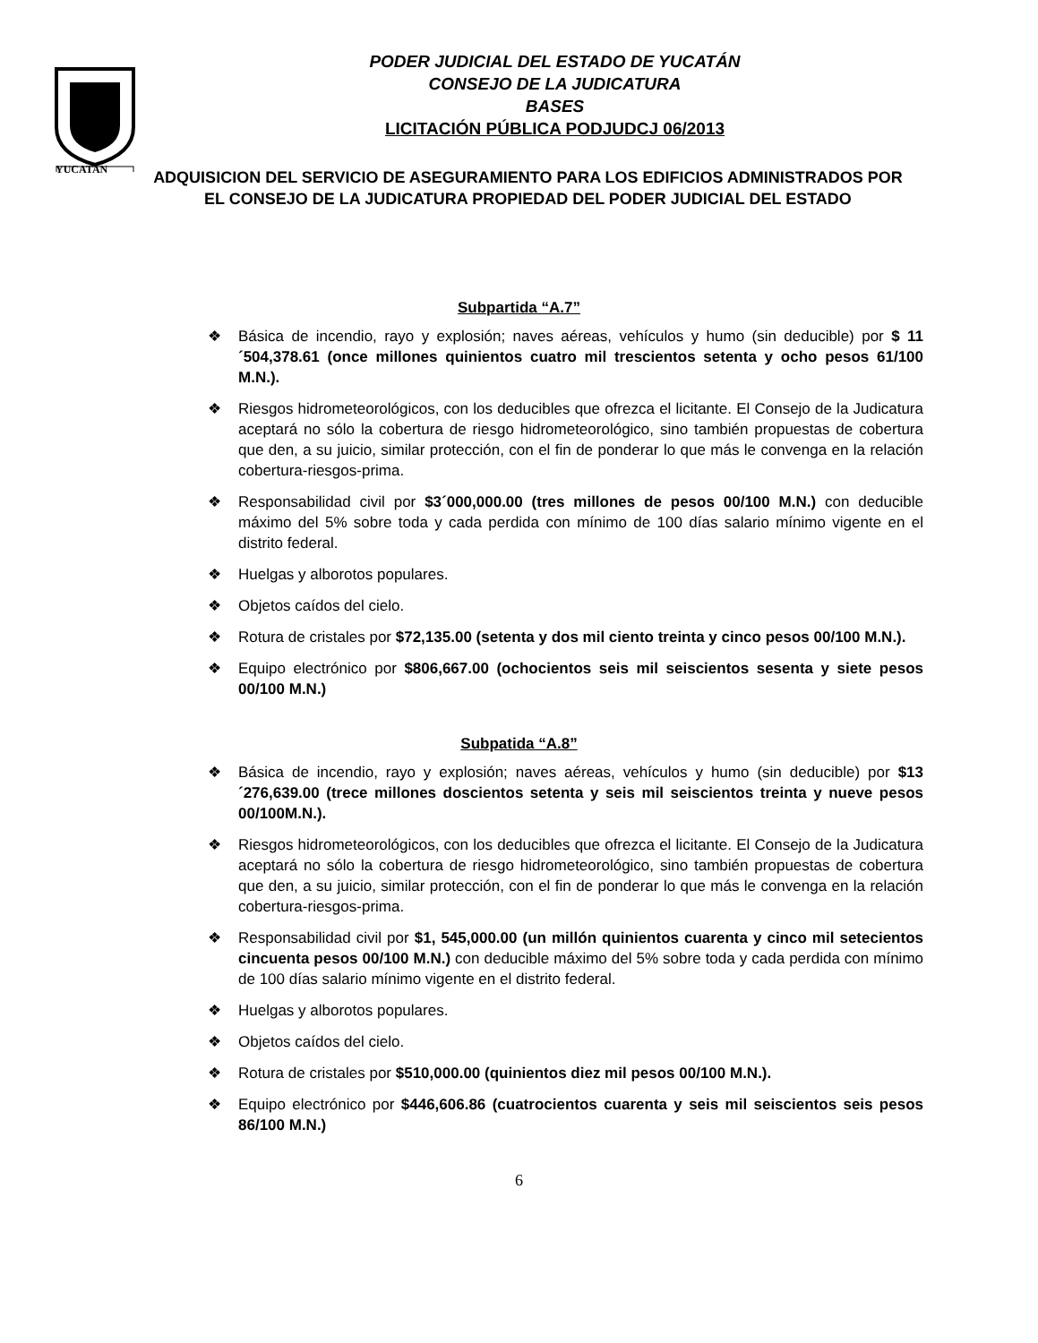PODER JUDICIAL DEL ESTADO DE YUCATÁN
CONSEJO DE LA JUDICATURA
BASES
LICITACIÓN PÚBLICA PODJUDCJ 06/2013
YUCATAN
ADQUISICION DEL SERVICIO DE ASEGURAMIENTO PARA LOS EDIFICIOS ADMINISTRADOS POR EL CONSEJO DE LA JUDICATURA PROPIEDAD DEL PODER JUDICIAL DEL ESTADO
Subpartida “A.7”
❖ Básica de incendio, rayo y explosión; naves aéreas, vehículos y humo (sin deducible) por $ 11´504,378.61 (once millones quinientos cuatro mil trescientos setenta y ocho pesos 61/100 M.N.).
❖ Riesgos hidrometeorológicos, con los deducibles que ofrezca el licitante. El Consejo de la Judicatura aceptará no sólo la cobertura de riesgo hidrometeorológico, sino también propuestas de cobertura que den, a su juicio, similar protección, con el fin de ponderar lo que más le convenga en la relación cobertura-riesgos-prima.
❖ Responsabilidad civil por $3´000,000.00 (tres millones de pesos 00/100 M.N.) con deducible máximo del 5% sobre toda y cada perdida con mínimo de 100 días salario mínimo vigente en el distrito federal.
❖ Huelgas y alborotos populares.
❖ Objetos caídos del cielo.
❖ Rotura de cristales por $72,135.00 (setenta y dos mil ciento treinta y cinco pesos 00/100 M.N.).
❖ Equipo electrónico por $806,667.00 (ochocientos seis mil seiscientos sesenta y siete pesos 00/100 M.N.)
Subpatida “A.8”
❖ Básica de incendio, rayo y explosión; naves aéreas, vehículos y humo (sin deducible) por $13´276,639.00 (trece millones doscientos setenta y seis mil seiscientos treinta y nueve pesos 00/100M.N.).
❖ Riesgos hidrometeorológicos, con los deducibles que ofrezca el licitante. El Consejo de la Judicatura aceptará no sólo la cobertura de riesgo hidrometeorológico, sino también propuestas de cobertura que den, a su juicio, similar protección, con el fin de ponderar lo que más le convenga en la relación cobertura-riesgos-prima.
❖ Responsabilidad civil por $1, 545,000.00 (un millón quinientos cuarenta y cinco mil setecientos cincuenta pesos 00/100 M.N.) con deducible máximo del 5% sobre toda y cada perdida con mínimo de 100 días salario mínimo vigente en el distrito federal.
❖ Huelgas y alborotos populares.
❖ Objetos caídos del cielo.
❖ Rotura de cristales por $510,000.00 (quinientos diez mil pesos 00/100 M.N.).
❖ Equipo electrónico por $446,606.86 (cuatrocientos cuarenta y seis mil seiscientos seis pesos 86/100 M.N.)
6